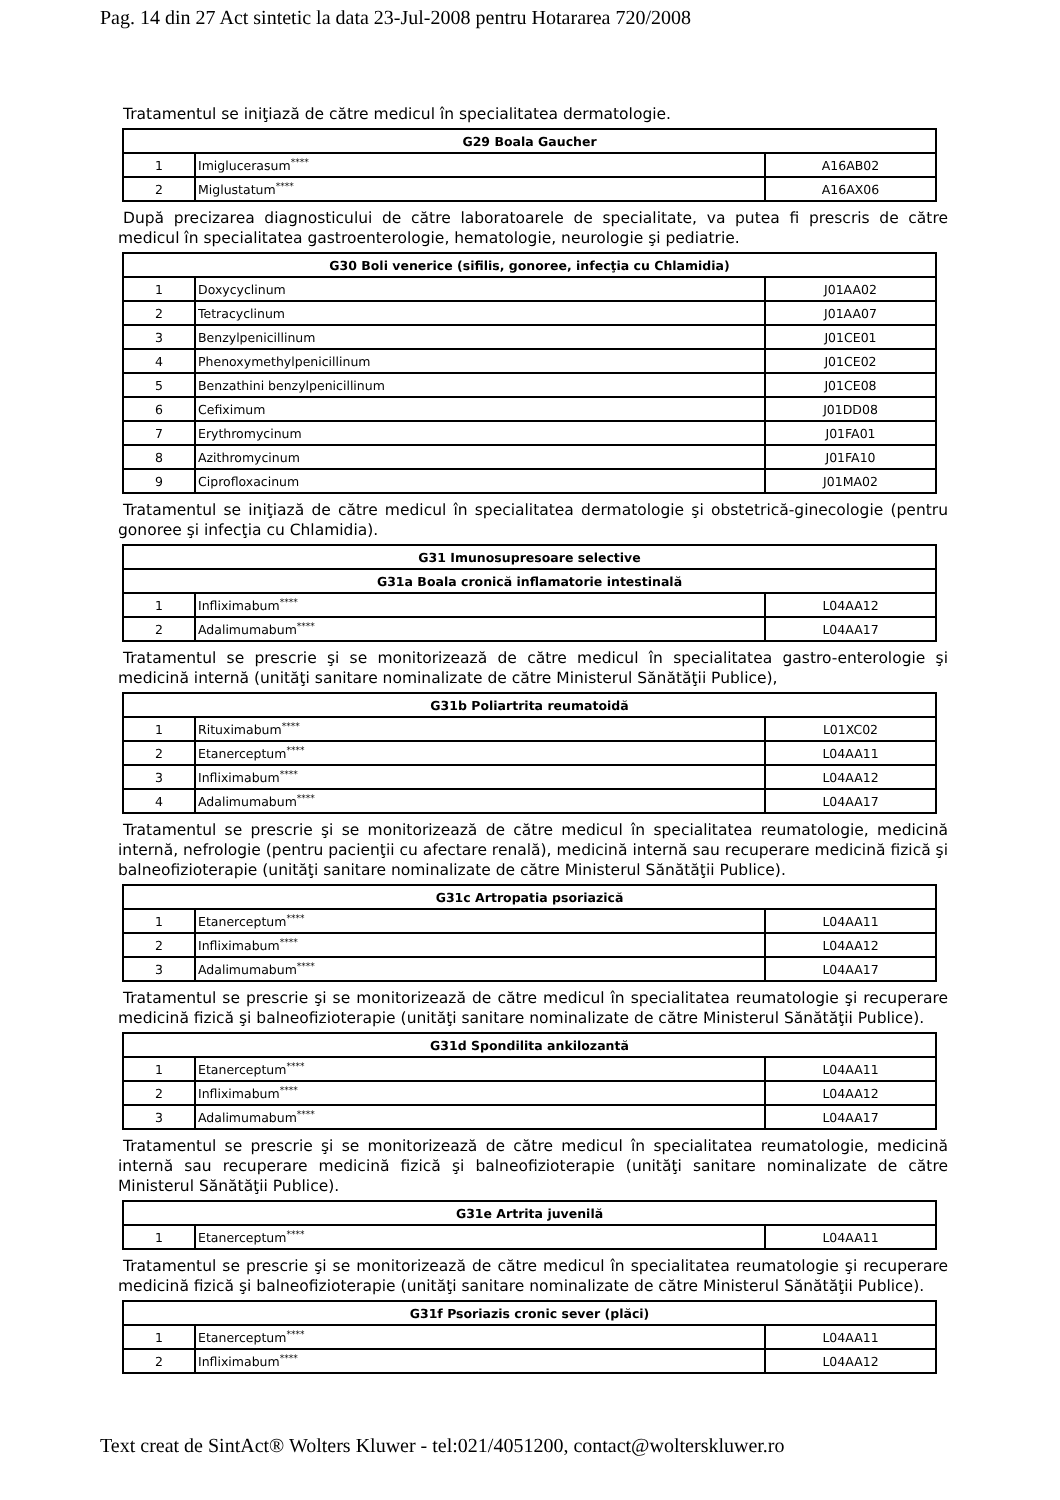Pag. 14 din 27 Act sintetic la data 23-Jul-2008 pentru Hotararea 720/2008
Tratamentul se iniţiază de către medicul în specialitatea dermatologie.
| G29 Boala Gaucher | | |
| --- | --- | --- |
| 1 | Imiglucerasum<sup>****</sup> | A16AB02 |
| 2 | Miglustatum<sup>****</sup> | A16AX06 |
După precizarea diagnosticului de către laboratoarele de specialitate, va putea fi prescris de către medicul în specialitatea gastroenterologie, hematologie, neurologie şi pediatrie.
| G30 Boli venerice (sifilis, gonoree, infecţia cu Chlamidia) | | |
| --- | --- | --- |
| 1 | Doxycyclinum | J01AA02 |
| 2 | Tetracyclinum | J01AA07 |
| 3 | Benzylpenicillinum | J01CE01 |
| 4 | Phenoxymethylpenicillinum | J01CE02 |
| 5 | Benzathini benzylpenicillinum | J01CE08 |
| 6 | Cefiximum | J01DD08 |
| 7 | Erythromycinum | J01FA01 |
| 8 | Azithromycinum | J01FA10 |
| 9 | Ciprofloxacinum | J01MA02 |
Tratamentul se iniţiază de către medicul în specialitatea dermatologie şi obstetrică-ginecologie (pentru gonoree şi infecţia cu Chlamidia).
| G31 Imunosupresoare selective | | |
| --- | --- | --- |
| G31a Boala cronică inflamatorie intestinală | | |
| 1 | Infliximabum<sup>****</sup> | L04AA12 |
| 2 | Adalimumabum<sup>****</sup> | L04AA17 |
Tratamentul se prescrie şi se monitorizează de către medicul în specialitatea gastro-enterologie şi medicină internă (unităţi sanitare nominalizate de către Ministerul Sănătăţii Publice),
| G31b Poliartrita reumatoidă | | |
| --- | --- | --- |
| 1 | Rituximabum<sup>****</sup> | L01XC02 |
| 2 | Etanerceptum<sup>****</sup> | L04AA11 |
| 3 | Infliximabum<sup>****</sup> | L04AA12 |
| 4 | Adalimumabum<sup>****</sup> | L04AA17 |
Tratamentul se prescrie şi se monitorizează de către medicul în specialitatea reumatologie, medicină internă, nefrologie (pentru pacienţii cu afectare renală), medicină internă sau recuperare medicină fizică şi balneofizioterapie (unităţi sanitare nominalizate de către Ministerul Sănătăţii Publice).
| G31c Artropatia psoriazică | | |
| --- | --- | --- |
| 1 | Etanerceptum<sup>****</sup> | L04AA11 |
| 2 | Infliximabum<sup>****</sup> | L04AA12 |
| 3 | Adalimumabum<sup>****</sup> | L04AA17 |
Tratamentul se prescrie şi se monitorizează de către medicul în specialitatea reumatologie şi recuperare medicină fizică şi balneofizioterapie (unităţi sanitare nominalizate de către Ministerul Sănătăţii Publice).
| G31d Spondilita ankilozantă | | |
| --- | --- | --- |
| 1 | Etanerceptum<sup>****</sup> | L04AA11 |
| 2 | Infliximabum<sup>****</sup> | L04AA12 |
| 3 | Adalimumabum<sup>****</sup> | L04AA17 |
Tratamentul se prescrie şi se monitorizează de către medicul în specialitatea reumatologie, medicină internă sau recuperare medicină fizică şi balneofizioterapie (unităţi sanitare nominalizate de către Ministerul Sănătăţii Publice).
| G31e Artrita juvenilă | | |
| --- | --- | --- |
| 1 | Etanerceptum<sup>****</sup> | L04AA11 |
Tratamentul se prescrie şi se monitorizează de către medicul în specialitatea reumatologie şi recuperare medicină fizică şi balneofizioterapie (unităţi sanitare nominalizate de către Ministerul Sănătăţii Publice).
| G31f Psoriazis cronic sever (plăci) | | |
| --- | --- | --- |
| 1 | Etanerceptum<sup>****</sup> | L04AA11 |
| 2 | Infliximabum<sup>****</sup> | L04AA12 |
Text creat de SintAct® Wolters Kluwer - tel:021/4051200, contact@wolterskluwer.ro